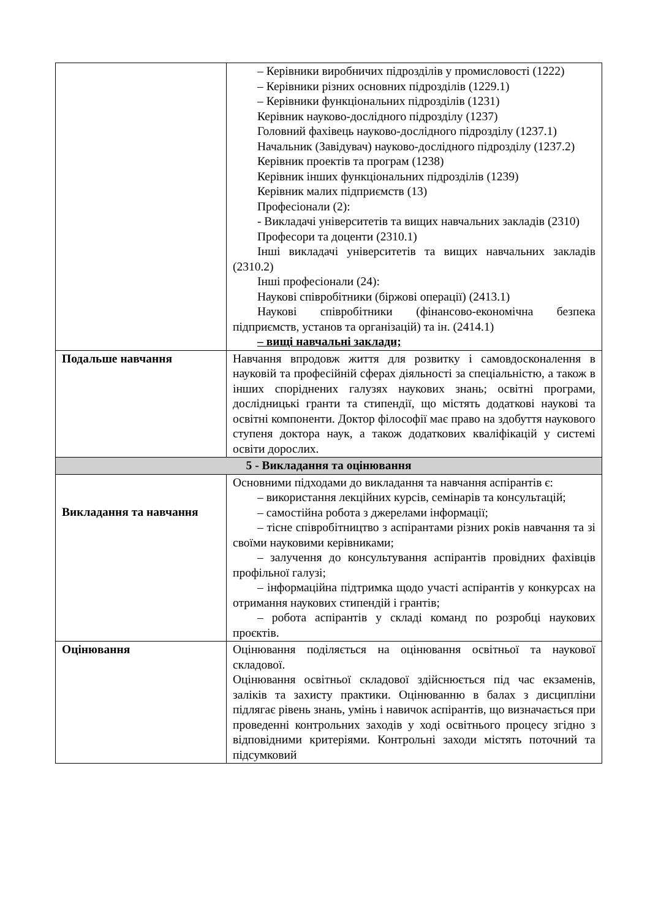| | – Керівники виробничих підрозділів у промисловості (1222) – Керівники різних основних підрозділів (1229.1) – Керівники функціональних підрозділів (1231) Керівник науково-дослідного підрозділу (1237) Головний фахівець науково-дослідного підрозділу (1237.1) Начальник (Завідувач) науково-дослідного підрозділу (1237.2) Керівник проектів та програм (1238) Керівник інших функціональних підрозділів (1239) Керівник малих підприємств (13) Професіонали (2): - Викладачі університетів та вищих навчальних закладів (2310) Професори та доценти (2310.1) Інші викладачі університетів та вищих навчальних закладів (2310.2) Інші професіонали (24): Наукові співробітники (біржові операції) (2413.1) Наукові співробітники (фінансово-економічна безпека підприємств, установ та організацій) та ін. (2414.1) – вищі навчальні заклади; |
| Подальше навчання | Навчання впродовж життя для розвитку і самовдосконалення в науковій та професійній сферах діяльності за спеціальністю, а також в інших споріднених галузях наукових знань; освітні програми, дослідницькі гранти та стипендії, що містять додаткові наукові та освітні компоненти. Доктор філософії має право на здобуття наукового ступеня доктора наук, а також додаткових кваліфікацій у системі освіти дорослих. |
| 5 - Викладання та оцінювання | |
| Викладання та навчання | Основними підходами до викладання та навчання аспірантів є: – використання лекційних курсів, семінарів та консультацій; – самостійна робота з джерелами інформації; – тісне співробітництво з аспірантами різних років навчання та зі своїми науковими керівниками; – залучення до консультування аспірантів провідних фахівців профільної галузі; – інформаційна підтримка щодо участі аспірантів у конкурсах на отримання наукових стипендій і грантів; – робота аспірантів у складі команд по розробці наукових проєктів. |
| Оцінювання | Оцінювання поділяється на оцінювання освітньої та наукової складової. Оцінювання освітньої складової здійснюється під час екзаменів, заліків та захисту практики. Оцінюванню в балах з дисципліни підлягає рівень знань, умінь і навичок аспірантів, що визначається при проведенні контрольних заходів у ході освітнього процесу згідно з відповідними критеріями. Контрольні заходи містять поточний та підсумковий |